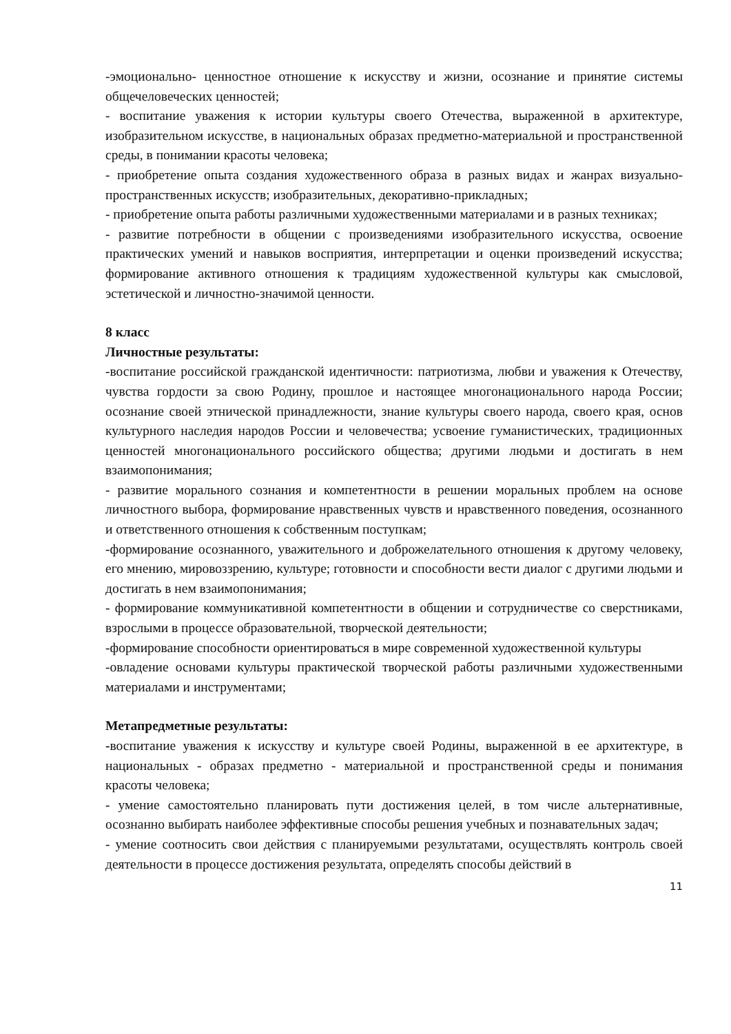-эмоционально- ценностное отношение к искусству и жизни, осознание и принятие системы общечеловеческих ценностей;
- воспитание уважения к истории культуры своего Отечества, выраженной в архитектуре, изобразительном искусстве, в национальных образах предметно-материальной и пространственной среды, в понимании красоты человека;
- приобретение опыта создания художественного образа в разных видах и жанрах визуально-пространственных искусств; изобразительных, декоративно-прикладных;
- приобретение опыта работы различными художественными материалами и в разных техниках;
- развитие потребности в общении с произведениями изобразительного искусства, освоение практических умений и навыков восприятия, интерпретации и оценки произведений искусства; формирование активного отношения к традициям художественной культуры как смысловой, эстетической и личностно-значимой ценности.
8 класс
Личностные результаты:
-воспитание российской гражданской идентичности: патриотизма, любви и уважения к Отечеству, чувства гордости за свою Родину, прошлое и настоящее многонационального народа России; осознание своей этнической принадлежности, знание культуры своего народа, своего края, основ культурного наследия народов России и человечества; усвоение гуманистических, традиционных ценностей многонационального российского общества; другими людьми и достигать в нем взаимопонимания;
- развитие морального сознания и компетентности в решении моральных проблем на основе личностного выбора, формирование нравственных чувств и нравственного поведения, осознанного и ответственного отношения к собственным поступкам;
-формирование осознанного, уважительного и доброжелательного отношения к другому человеку, его мнению, мировоззрению, культуре; готовности и способности вести диалог с другими людьми и достигать в нем взаимопонимания;
- формирование коммуникативной компетентности в общении и сотрудничестве со сверстниками, взрослыми в процессе образовательной, творческой деятельности;
-формирование способности ориентироваться в мире современной художественной культуры
-овладение основами культуры практической творческой работы различными художественными материалами и инструментами;
Метапредметные результаты:
-воспитание уважения к искусству и культуре своей Родины, выраженной в ее архитектуре, в национальных - образах предметно - материальной и пространственной среды и понимания красоты человека;
- умение самостоятельно планировать пути достижения целей, в том числе альтернативные, осознанно выбирать наиболее эффективные способы решения учебных и познавательных задач;
- умение соотносить свои действия с планируемыми результатами, осуществлять контроль своей деятельности в процессе достижения результата, определять способы действий в
11